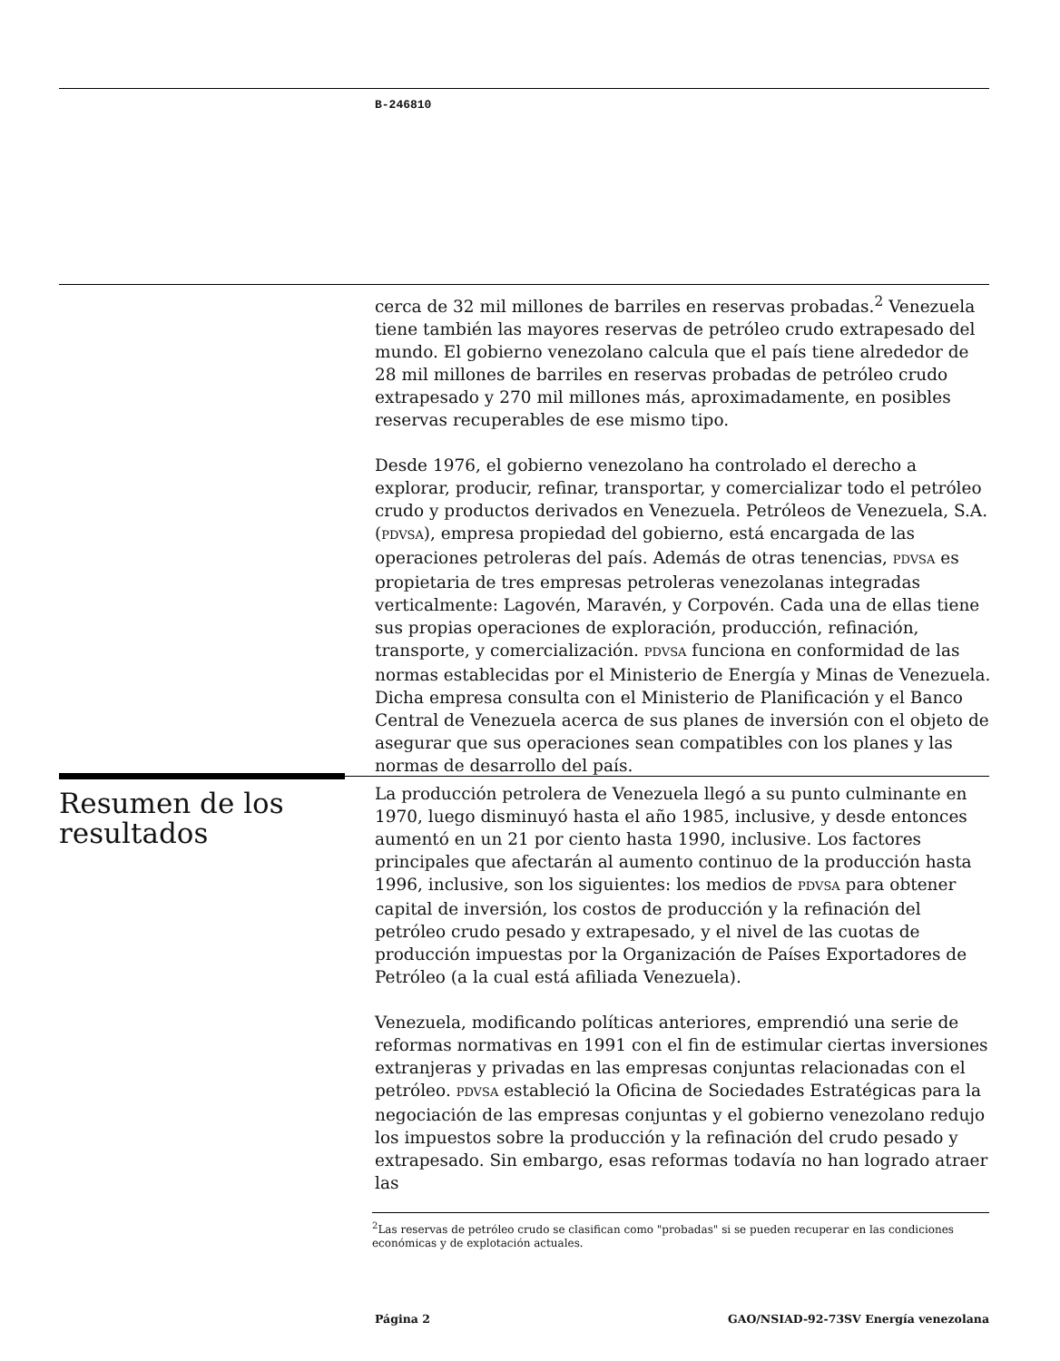B-246810
cerca de 32 mil millones de barriles en reservas probadas.<sup>2</sup> Venezuela tiene también las mayores reservas de petróleo crudo extrapesado del mundo. El gobierno venezolano calcula que el país tiene alrededor de 28 mil millones de barriles en reservas probadas de petróleo crudo extrapesado y 270 mil millones más, aproximadamente, en posibles reservas recuperables de ese mismo tipo.
Desde 1976, el gobierno venezolano ha controlado el derecho a explorar, producir, refinar, transportar, y comercializar todo el petróleo crudo y productos derivados en Venezuela. Petróleos de Venezuela, S.A. (PDVSA), empresa propiedad del gobierno, está encargada de las operaciones petroleras del país. Además de otras tenencias, PDVSA es propietaria de tres empresas petroleras venezolanas integradas verticalmente: Lagovén, Maravén, y Corpovén. Cada una de ellas tiene sus propias operaciones de exploración, producción, refinación, transporte, y comercialización. PDVSA funciona en conformidad de las normas establecidas por el Ministerio de Energía y Minas de Venezuela. Dicha empresa consulta con el Ministerio de Planificación y el Banco Central de Venezuela acerca de sus planes de inversión con el objeto de asegurar que sus operaciones sean compatibles con los planes y las normas de desarrollo del país.
Resumen de los resultados
La producción petrolera de Venezuela llegó a su punto culminante en 1970, luego disminuyó hasta el año 1985, inclusive, y desde entonces aumentó en un 21 por ciento hasta 1990, inclusive. Los factores principales que afectarán al aumento continuo de la producción hasta 1996, inclusive, son los siguientes: los medios de PDVSA para obtener capital de inversión, los costos de producción y la refinación del petróleo crudo pesado y extrapesado, y el nivel de las cuotas de producción impuestas por la Organización de Países Exportadores de Petróleo (a la cual está afiliada Venezuela).
Venezuela, modificando políticas anteriores, emprendió una serie de reformas normativas en 1991 con el fin de estimular ciertas inversiones extranjeras y privadas en las empresas conjuntas relacionadas con el petróleo. PDVSA estableció la Oficina de Sociedades Estratégicas para la negociación de las empresas conjuntas y el gobierno venezolano redujo los impuestos sobre la producción y la refinación del crudo pesado y extrapesado. Sin embargo, esas reformas todavía no han logrado atraer las
<sup>2</sup> Las reservas de petróleo crudo se clasifican como "probadas" si se pueden recuperar en las condiciones económicas y de explotación actuales.
Página 2 GAO/NSIAD-92-73SV Energía venezolana